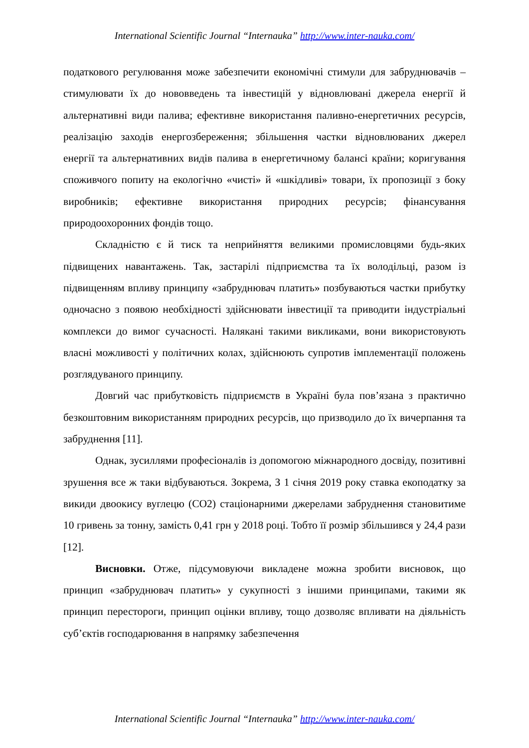International Scientific Journal “Internauka” http://www.inter-nauka.com/
податкового регулювання може забезпечити економічні стимули для забруднювачів – стимулювати їх до нововведень та інвестицій у відновлювані джерела енергії й альтернативні види палива; ефективне використання паливно-енергетичних ресурсів, реалізацію заходів енергозбереження; збільшення частки відновлюваних джерел енергії та альтернативних видів палива в енергетичному балансі країни; коригування споживчого попиту на екологічно «чисті» й «шкідливі» товари, їх пропозиції з боку виробників; ефективне використання природних ресурсів; фінансування природоохоронних фондів тощо.
Складністю є й тиск та неприйняття великими промисловцями будь-яких підвищених навантажень. Так, застарілі підприємства та їх володільці, разом із підвищенням впливу принципу «забруднювач платить» позбуваються частки прибутку одночасно з появою необхідності здійснювати інвестиції та приводити індустріальні комплекси до вимог сучасності. Налякані такими викликами, вони використовують власні можливості у політичних колах, здійснюють супротив імплементації положень розглядуваного принципу.
Довгий час прибутковість підприємств в Україні була пов’язана з практично безкоштовним використанням природних ресурсів, що призводило до їх вичерпання та забруднення [11].
Однак, зусиллями професіоналів із допомогою міжнародного досвіду, позитивні зрушення все ж таки відбуваються. Зокрема, З 1 січня 2019 року ставка екоподатку за викиди двоокису вуглецю (СО2) стаціонарними джерелами забруднення становитиме 10 гривень за тонну, замість 0,41 грн у 2018 році. Тобто її розмір збільшився у 24,4 рази [12].
Висновки. Отже, підсумовуючи викладене можна зробити висновок, що принцип «забруднювач платить» у сукупності з іншими принципами, такими як принцип перестороги, принцип оцінки впливу, тощо дозволяє впливати на діяльність суб’єктів господарювання в напрямку забезпечення
International Scientific Journal “Internauka” http://www.inter-nauka.com/